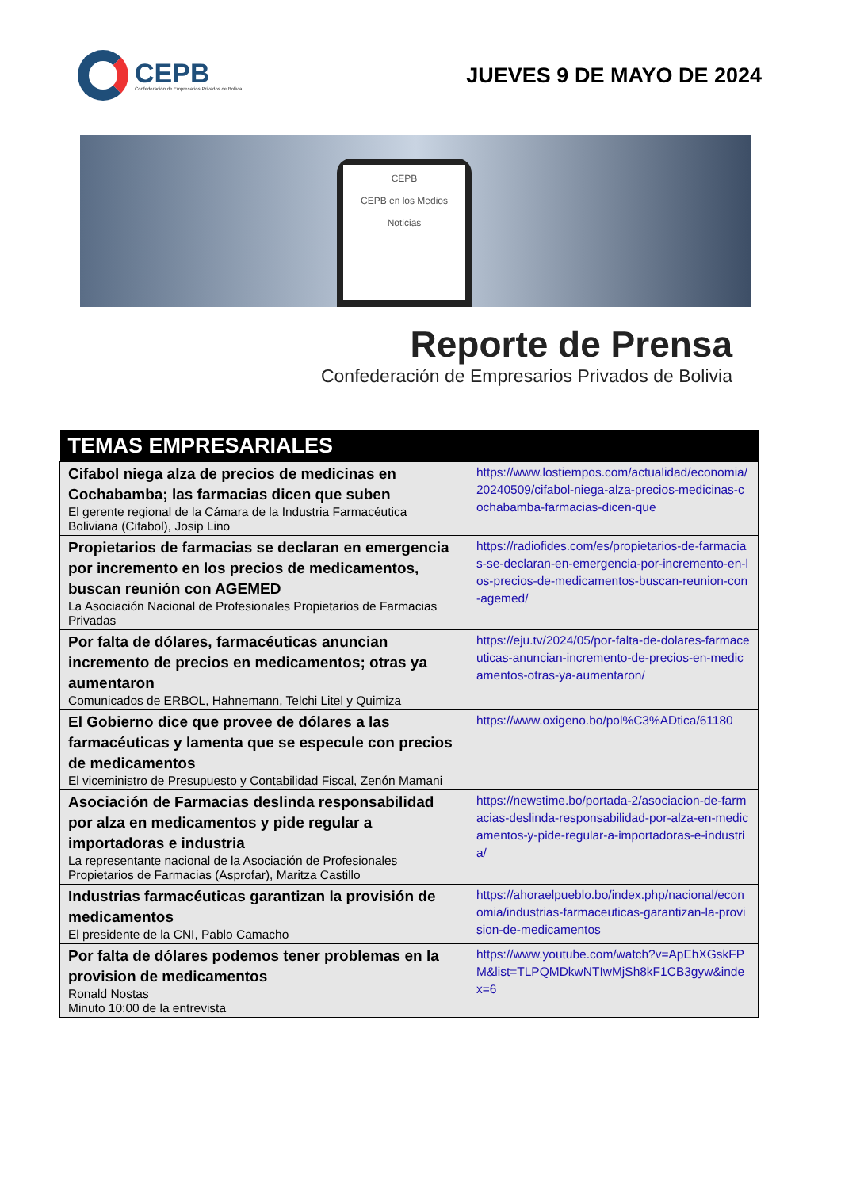CEPB
Confederación de Empresarios Privados de Bolivia
JUEVES 9 DE MAYO DE 2024
CEPB
CEPB en los Medios
Noticias
Reporte de Prensa
Confederación de Empresarios Privados de Bolivia
| TEMAS EMPRESARIALES | |
| --- | --- |
| Cifabol niega alza de precios de medicinas en Cochabamba; las farmacias dicen que suben El gerente regional de la Cámara de la Industria Farmacéutica Boliviana (Cifabol), Josip Lino | https://www.lostiempos.com/actualidad/economia/20240509/cifabol-niega-alza-precios-medicinas-cochabamba-farmacias-dicen-que |
| Propietarios de farmacias se declaran en emergencia por incremento en los precios de medicamentos, buscan reunión con AGEMED La Asociación Nacional de Profesionales Propietarios de Farmacias Privadas | https://radiofides.com/es/propietarios-de-farmacias-se-declaran-en-emergencia-por-incremento-en-los-precios-de-medicamentos-buscan-reunion-con-agemed/ |
| Por falta de dólares, farmacéuticas anuncian incremento de precios en medicamentos; otras ya aumentaron Comunicados de ERBOL, Hahnemann, Telchi Litel y Quimiza | https://eju.tv/2024/05/por-falta-de-dolares-farmaceuticas-anuncian-incremento-de-precios-en-medicamentos-otras-ya-aumentaron/ |
| El Gobierno dice que provee de dólares a las farmacéuticas y lamenta que se especule con precios de medicamentos El viceministro de Presupuesto y Contabilidad Fiscal, Zenón Mamani | https://www.oxigeno.bo/pol%C3%ADtica/61180 |
| Asociación de Farmacias deslinda responsabilidad por alza en medicamentos y pide regular a importadoras e industria La representante nacional de la Asociación de Profesionales Propietarios de Farmacias (Asprofar), Maritza Castillo | https://newstime.bo/portada-2/asociacion-de-farmacias-deslinda-responsabilidad-por-alza-en-medicamentos-y-pide-regular-a-importadoras-e-industria/ |
| Industrias farmacéuticas garantizan la provisión de medicamentos El presidente de la CNI, Pablo Camacho | https://ahoraelpueblo.bo/index.php/nacional/economia/industrias-farmaceuticas-garantizan-la-provision-de-medicamentos |
| Por falta de dólares podemos tener problemas en la provision de medicamentos Ronald Nostas Minuto 10:00 de la entrevista | https://www.youtube.com/watch?v=ApEhXGskFPM&list=TLPQMDkwNTIwMjSh8kF1CB3gyw&index=6 |